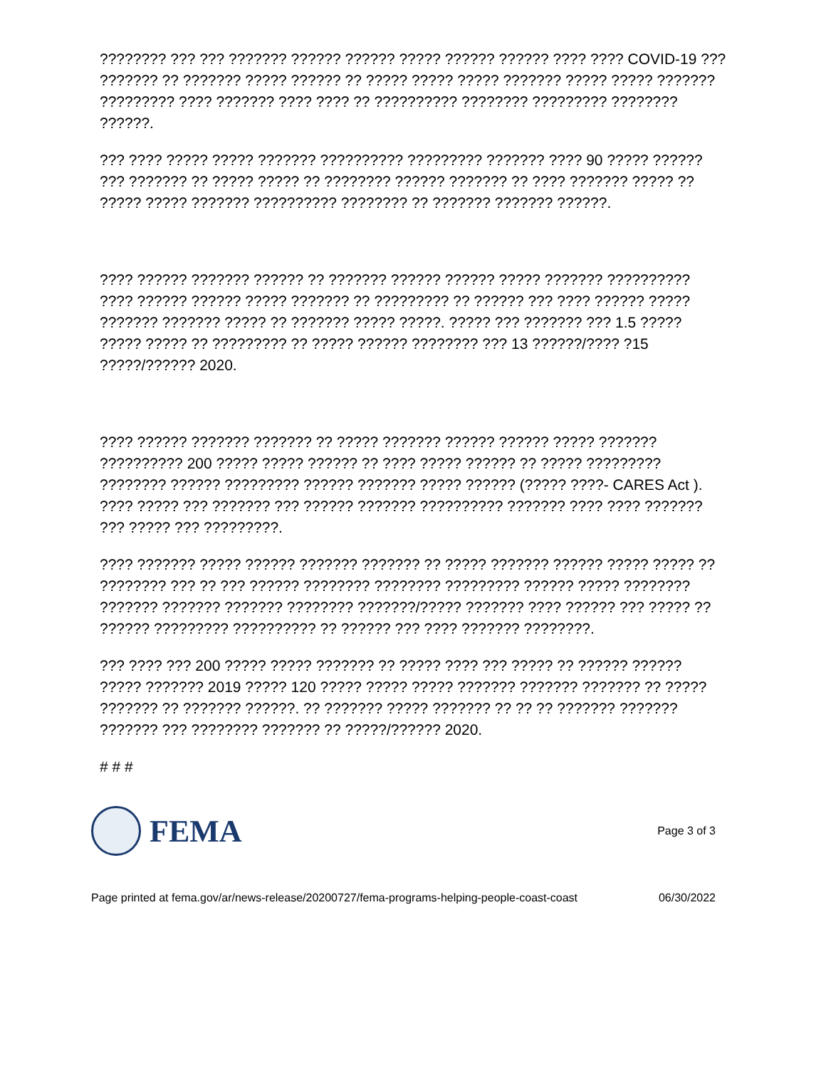???????? ??? ??? ??????? ?????? ?????? ????? ?????? ?????? ???? ???? COVID-19 ??? ??????? ?? ??????? ????? ?????? ?? ????? ????? ????? ??????? ????? ????? ??????? ????????? ???? ??????? ???? ???? ?? ?????????? ???????? ????????? ???????? ??????.
??? ???? ????? ????? ??????? ?????????? ????????? ??????? ???? 90 ????? ?????? ??? ??????? ?? ????? ????? ?? ???????? ?????? ??????? ?? ???? ??????? ????? ?? ????? ????? ??????? ?????????? ???????? ?? ??????? ??????? ??????.
???? ?????? ??????? ?????? ?? ??????? ?????? ?????? ????? ??????? ?????????? ???? ?????? ?????? ????? ??????? ?? ????????? ?? ?????? ??? ???? ?????? ????? ??????? ??????? ????? ?? ??????? ????? ?????. ????? ??? ??????? ??? 1.5 ????? ????? ????? ?? ????????? ?? ????? ?????? ???????? ??? 13 ??????/???? ?15 ?????/?????? 2020.
???? ?????? ??????? ??????? ?? ????? ??????? ?????? ?????? ????? ??????? ?????????? 200 ????? ????? ?????? ?? ???? ????? ?????? ?? ????? ????????? ???????? ?????? ????????? ?????? ??????? ????? ?????? (????? ????- CARES Act ). ???? ????? ??? ??????? ??? ?????? ??????? ?????????? ??????? ???? ???? ??????? ??? ????? ??? ?????????.
???? ??????? ????? ?????? ??????? ??????? ?? ????? ??????? ?????? ????? ????? ?? ???????? ??? ?? ??? ?????? ???????? ???????? ????????? ?????? ????? ???????? ??????? ??????? ??????? ???????? ???????/????? ??????? ???? ?????? ??? ????? ?? ?????? ????????? ?????????? ?? ?????? ??? ???? ??????? ????????.
??? ???? ??? 200 ????? ????? ??????? ?? ????? ???? ??? ????? ?? ?????? ?????? ????? ??????? 2019 ????? 120 ????? ????? ????? ??????? ??????? ??????? ?? ????? ??????? ?? ??????? ??????. ?? ??????? ????? ??????? ?? ?? ?? ??????? ??????? ??????? ??? ???????? ??????? ?? ?????/?????? 2020.
# # #
FEMA
Page 3 of 3
Page printed at fema.gov/ar/news-release/20200727/fema-programs-helping-people-coast-coast 06/30/2022